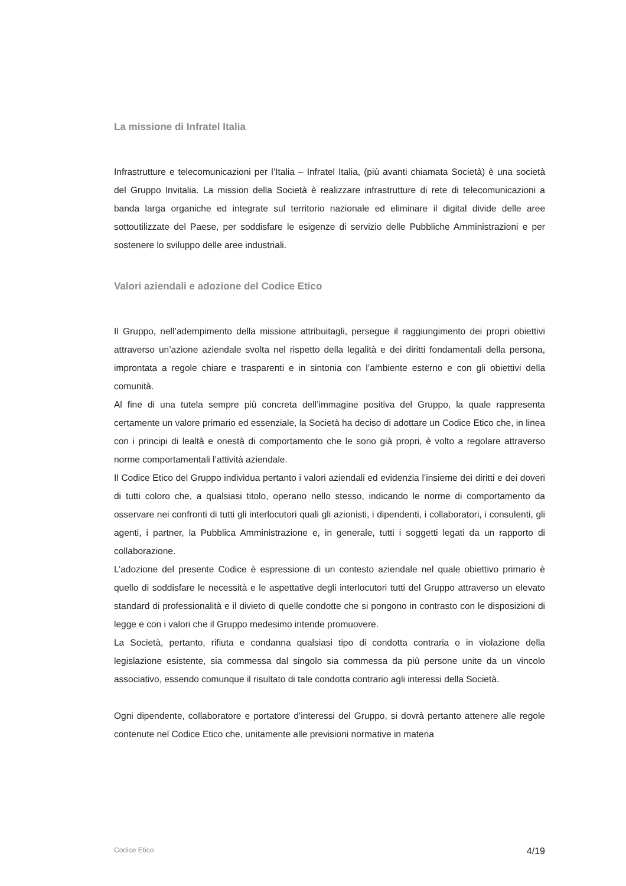La missione di Infratel Italia
Infrastrutture e telecomunicazioni per l’Italia – Infratel Italia, (più avanti chiamata Società) è una società del Gruppo Invitalia. La mission della Società è realizzare infrastrutture di rete di telecomunicazioni a banda larga organiche ed integrate sul territorio nazionale ed eliminare il digital divide delle aree sottoutilizzate del Paese, per soddisfare le esigenze di servizio delle Pubbliche Amministrazioni e per sostenere lo sviluppo delle aree industriali.
Valori aziendali e adozione del Codice Etico
Il Gruppo, nell’adempimento della missione attribuitagli, persegue il raggiungimento dei propri obiettivi attraverso un’azione aziendale svolta nel rispetto della legalità e dei diritti fondamentali della persona, improntata a regole chiare e trasparenti e in sintonia con l’ambiente esterno e con gli obiettivi della comunità.
Al fine di una tutela sempre più concreta dell’immagine positiva del Gruppo, la quale rappresenta certamente un valore primario ed essenziale, la Società ha deciso di adottare un Codice Etico che, in linea con i principi di lealtà e onestà di comportamento che le sono già propri, è volto a regolare attraverso norme comportamentali l’attività aziendale.
Il Codice Etico del Gruppo individua pertanto i valori aziendali ed evidenzia l’insieme dei diritti e dei doveri di tutti coloro che, a qualsiasi titolo, operano nello stesso, indicando le norme di comportamento da osservare nei confronti di tutti gli interlocutori quali gli azionisti, i dipendenti, i collaboratori, i consulenti, gli agenti, i partner, la Pubblica Amministrazione e, in generale, tutti i soggetti legati da un rapporto di collaborazione.
L’adozione del presente Codice è espressione di un contesto aziendale nel quale obiettivo primario è quello di soddisfare le necessità e le aspettative degli interlocutori tutti del Gruppo attraverso un elevato standard di professionalità e il divieto di quelle condotte che si pongono in contrasto con le disposizioni di legge e con i valori che il Gruppo medesimo intende promuovere.
La Società, pertanto, rifiuta e condanna qualsiasi tipo di condotta contraria o in violazione della legislazione esistente, sia commessa dal singolo sia commessa da più persone unite da un vincolo associativo, essendo comunque il risultato di tale condotta contrario agli interessi della Società.
Ogni dipendente, collaboratore e portatore d’interessi del Gruppo, si dovrà pertanto attenere alle regole contenute nel Codice Etico che, unitamente alle previsioni normative in materia
Codice Etico 4/19